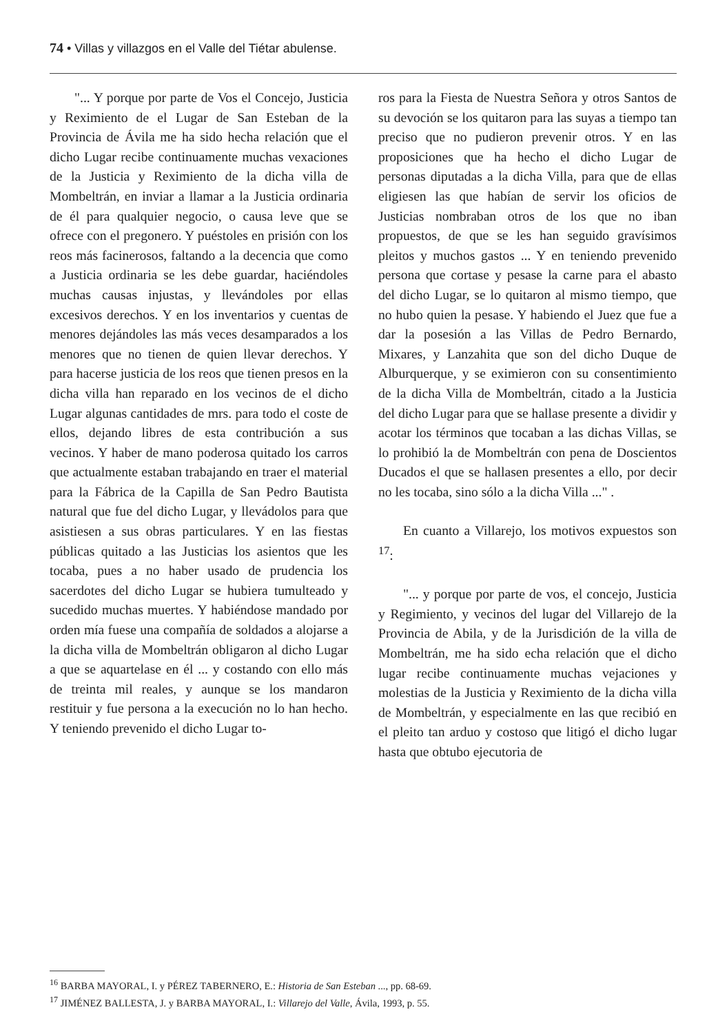74 • Villas y villazgos en el Valle del Tiétar abulense.
"... Y porque por parte de Vos el Concejo, Justicia y Reximiento de el Lugar de San Esteban de la Provincia de Ávila me ha sido hecha relación que el dicho Lugar recibe continuamente muchas vexaciones de la Justicia y Reximiento de la dicha villa de Mombeltrán, en inviar a llamar a la Justicia ordinaria de él para qualquier negocio, o causa leve que se ofrece con el pregonero. Y puéstoles en prisión con los reos más facinerosos, faltando a la decencia que como a Justicia ordinaria se les debe guardar, haciéndoles muchas causas injustas, y llevándoles por ellas excesivos derechos. Y en los inventarios y cuentas de menores dejándoles las más veces desamparados a los menores que no tienen de quien llevar derechos. Y para hacerse justicia de los reos que tienen presos en la dicha villa han reparado en los vecinos de el dicho Lugar algunas cantidades de mrs. para todo el coste de ellos, dejando libres de esta contribución a sus vecinos. Y haber de mano poderosa quitado los carros que actualmente estaban trabajando en traer el material para la Fábrica de la Capilla de San Pedro Bautista natural que fue del dicho Lugar, y llevádolos para que asistiesen a sus obras particulares. Y en las fiestas públicas quitado a las Justicias los asientos que les tocaba, pues a no haber usado de prudencia los sacerdotes del dicho Lugar se hubiera tumulteado y sucedido muchas muertes. Y habiéndose mandado por orden mía fuese una compañía de soldados a alojarse a la dicha villa de Mombeltrán obligaron al dicho Lugar a que se aquartelase en él ... y costando con ello más de treinta mil reales, y aunque se los mandaron restituir y fue persona a la execución no lo han hecho. Y teniendo prevenido el dicho Lugar to-
ros para la Fiesta de Nuestra Señora y otros Santos de su devoción se los quitaron para las suyas a tiempo tan preciso que no pudieron prevenir otros. Y en las proposiciones que ha hecho el dicho Lugar de personas diputadas a la dicha Villa, para que de ellas eligiesen las que habían de servir los oficios de Justicias nombraban otros de los que no iban propuestos, de que se les han seguido gravísimos pleitos y muchos gastos ... Y en teniendo prevenido persona que cortase y pesase la carne para el abasto del dicho Lugar, se lo quitaron al mismo tiempo, que no hubo quien la pesase. Y habiendo el Juez que fue a dar la posesión a las Villas de Pedro Bernardo, Mixares, y Lanzahita que son del dicho Duque de Alburquerque, y se eximieron con su consentimiento de la dicha Villa de Mombeltrán, citado a la Justicia del dicho Lugar para que se hallase presente a dividir y acotar los términos que tocaban a las dichas Villas, se lo prohibió la de Mombeltrán con pena de Doscientos Ducados el que se hallasen presentes a ello, por decir no les tocaba, sino sólo a la dicha Villa ..." .
En cuanto a Villarejo, los motivos expuestos son <sup>17</sup>:
"... y porque por parte de vos, el concejo, Justicia y Regimiento, y vecinos del lugar del Villarejo de la Provincia de Abila, y de la Jurisdición de la villa de Mombeltrán, me ha sido echa relación que el dicho lugar recibe continuamente muchas vejaciones y molestias de la Justicia y Reximiento de la dicha villa de Mombeltrán, y especialmente en las que recibió en el pleito tan arduo y costoso que litigó el dicho lugar hasta que obtubo ejecutoria de
<sup>16</sup> BARBA MAYORAL, I. y PÉREZ TABERNERO, E.: Historia de San Esteban ..., pp. 68-69.
<sup>17</sup> JIMÉNEZ BALLESTA, J. y BARBA MAYORAL, I.: Villarejo del Valle, Ávila, 1993, p. 55.